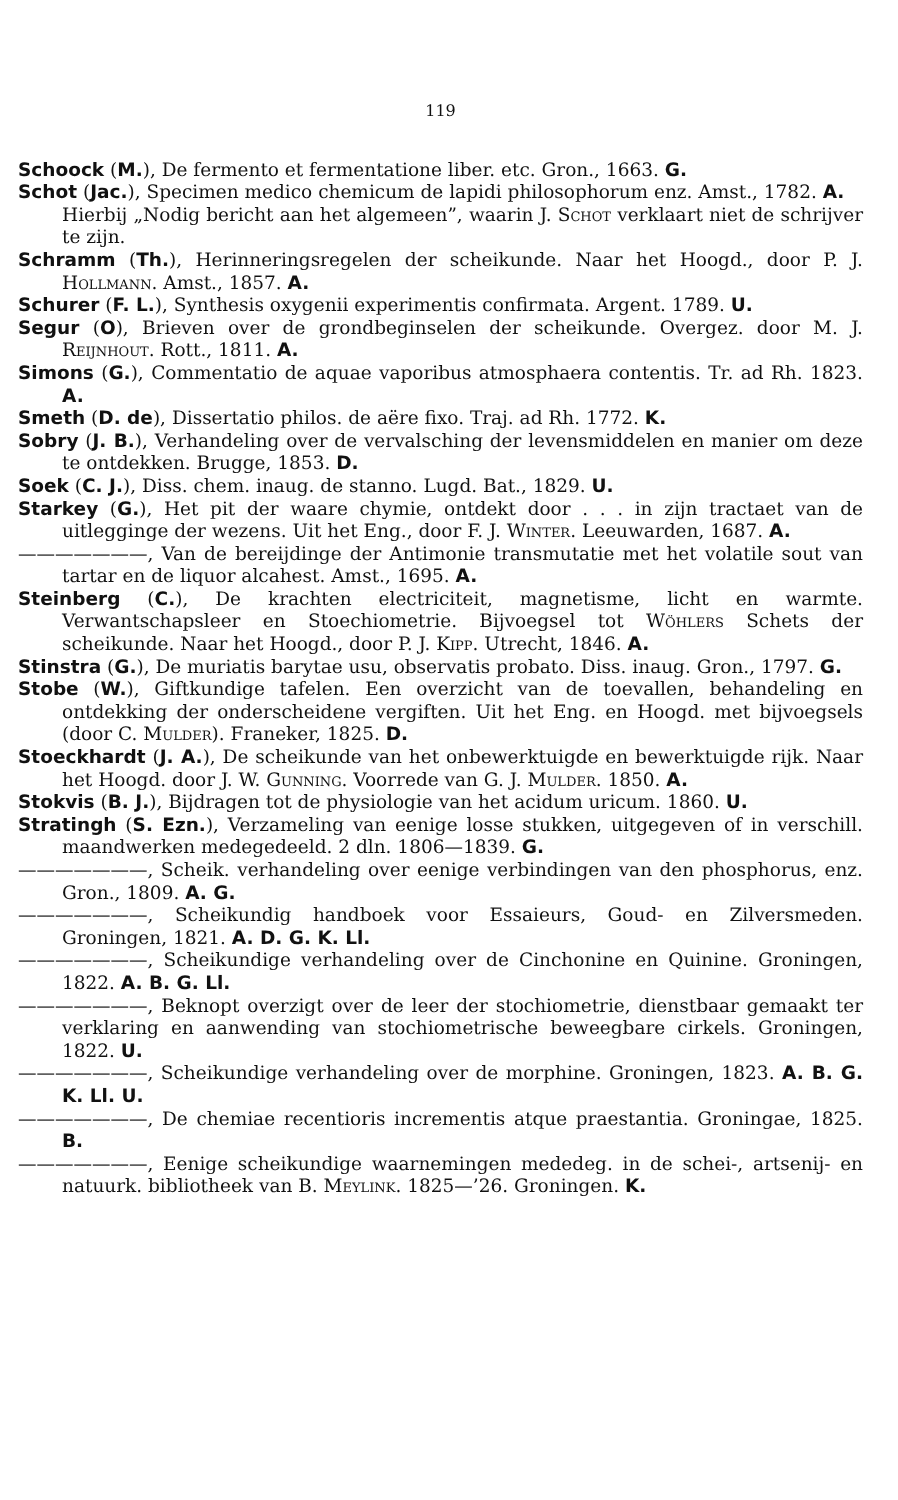119
Schoock (M.), De fermento et fermentatione liber. etc. Gron., 1663. G.
Schot (Jac.), Specimen medico chemicum de lapidi philosophorum enz. Amst., 1782. A.
Hierbij „Nodig bericht aan het algemeen”, waarin J. Schot verklaart niet de schrijver te zijn.
Schramm (Th.), Herinneringsregelen der scheikunde. Naar het Hoogd., door P. J. Hollmann. Amst., 1857. A.
Schurer (F. L.), Synthesis oxygenii experimentis confirmata. Argent. 1789. U.
Segur (O), Brieven over de grondbeginselen der scheikunde. Overgez. door M. J. Reijnhout. Rott., 1811. A.
Simons (G.), Commentatio de aquae vaporibus atmosphaera contentis. Tr. ad Rh. 1823. A.
Smeth (D. de), Dissertatio philos. de aëre fixo. Traj. ad Rh. 1772. K.
Sobry (J. B.), Verhandeling over de vervalsching der levensmiddelen en manier om deze te ontdekken. Brugge, 1853. D.
Soek (C. J.), Diss. chem. inaug. de stanno. Lugd. Bat., 1829. U.
Starkey (G.), Het pit der waare chymie, ontdekt door . . . in zijn tractaet van de uitlegginge der wezens. Uit het Eng., door F. J. Winter. Leeuwarden, 1687. A.
———————, Van de bereijdinge der Antimonie transmutatie met het volatile sout van tartar en de liquor alcahest. Amst., 1695. A.
Steinberg (C.), De krachten electriciteit, magnetisme, licht en warmte. Verwantschapsleer en Stoechiometrie. Bijvoegsel tot Wöhlers Schets der scheikunde. Naar het Hoogd., door P. J. Kipp. Utrecht, 1846. A.
Stinstra (G.), De muriatis barytae usu, observatis probato. Diss. inaug. Gron., 1797. G.
Stobe (W.), Giftkundige tafelen. Een overzicht van de toevallen, behandeling en ontdekking der onderscheidene vergiften. Uit het Eng. en Hoogd. met bijvoegsels (door C. Mulder). Franeker, 1825. D.
Stoeckhardt (J. A.), De scheikunde van het onbewerktuigde en bewerktuigde rijk. Naar het Hoogd. door J. W. Gunning. Voorrede van G. J. Mulder. 1850. A.
Stokvis (B. J.), Bijdragen tot de physiologie van het acidum uricum. 1860. U.
Stratingh (S. Ezn.), Verzameling van eenige losse stukken, uitgegeven of in verschill. maandwerken medegedeeld. 2 dln. 1806—1839. G.
———————, Scheik. verhandeling over eenige verbindingen van den phosphorus, enz. Gron., 1809. A. G.
———————, Scheikundig handboek voor Essaieurs, Goud- en Zilversmeden. Groningen, 1821. A. D. G. K. Ll.
———————, Scheikundige verhandeling over de Cinchonine en Quinine. Groningen, 1822. A. B. G. Ll.
———————, Beknopt overzigt over de leer der stochiometrie, dienstbaar gemaakt ter verklaring en aanwending van stochiometrische beweegbare cirkels. Groningen, 1822. U.
———————, Scheikundige verhandeling over de morphine. Groningen, 1823. A. B. G. K. Ll. U.
———————, De chemiae recentioris incrementis atque praestantia. Groningae, 1825. B.
———————, Eenige scheikundige waarnemingen mededeg. in de schei-, artsenij- en natuurk. bibliotheek van B. Meylink. 1825—’26. Groningen. K.